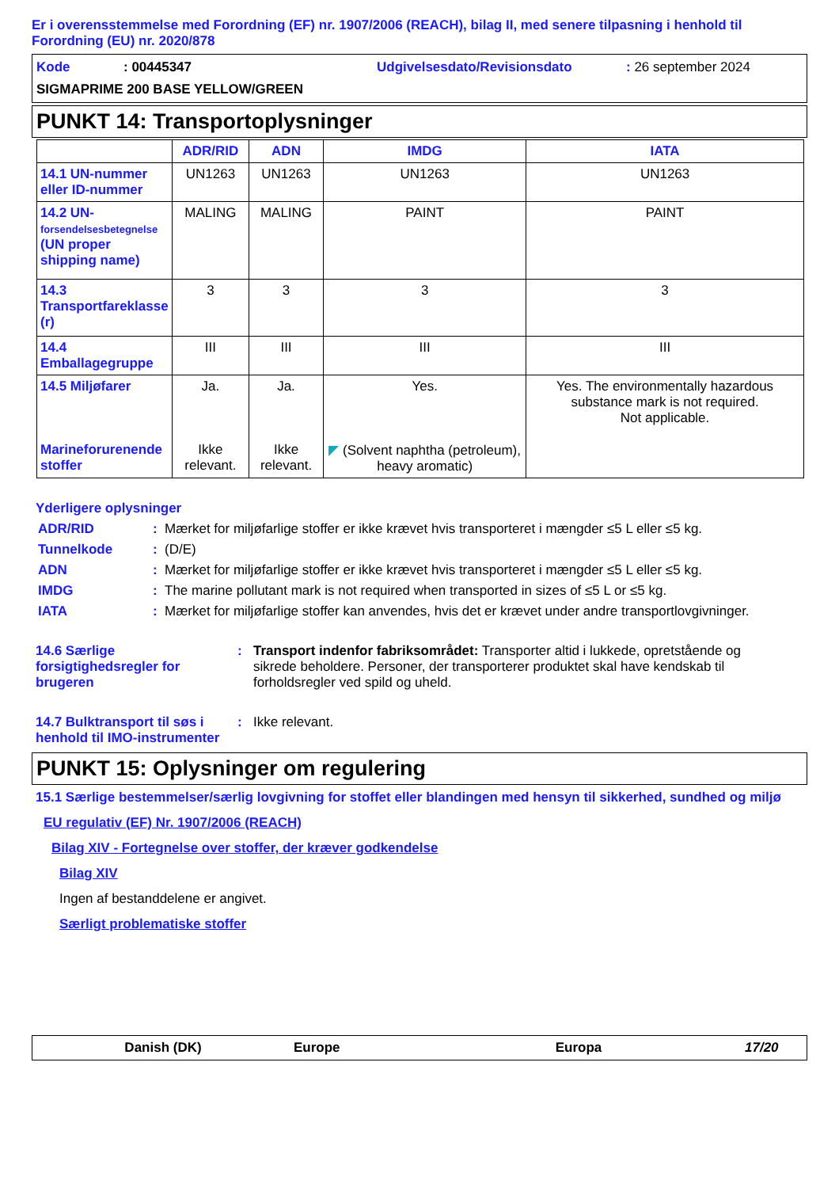Er i overensstemmelse med Forordning (EF) nr. 1907/2006 (REACH), bilag II, med senere tilpasning i henhold til Forordning (EU) nr. 2020/878
Kode: 00445347 Udgivelsesdato/Revisionsdato: 26 september 2024
SIGMAPRIME 200 BASE YELLOW/GREEN
PUNKT 14: Transportoplysninger
| | ADR/RID | ADN | IMDG | IATA |
| --- | --- | --- | --- | --- |
| 14.1 UN-nummer eller ID-nummer | UN1263 | UN1263 | UN1263 | UN1263 |
| 14.2 UN- forsendelsesbetegnelse (UN proper shipping name) | MALING | MALING | PAINT | PAINT |
| 14.3 Transportfareklasse (r) | 3 | 3 | 3 | 3 |
| 14.4 Emballagegruppe | III | III | III | III |
| 14.5 Miljøfarer Marineforurenende stoffer | Ja. Ikke relevant. | Ja. Ikke relevant. | Yes. ◤ (Solvent naphtha (petroleum), heavy aromatic) | Yes. The environmentally hazardous substance mark is not required. Not applicable. |
Yderligere oplysninger
ADR/RID: Mærket for miljøfarlige stoffer er ikke krævet hvis transporteret i mængder ≤5 L eller ≤5 kg.
Tunnelkode: (D/E)
ADN: Mærket for miljøfarlige stoffer er ikke krævet hvis transporteret i mængder ≤5 L eller ≤5 kg.
IMDG: The marine pollutant mark is not required when transported in sizes of ≤5 L or ≤5 kg.
IATA: Mærket for miljøfarlige stoffer kan anvendes, hvis det er krævet under andre transportlovgivninger.
14.6 Særlige forsigtighedsregler for brugeren: Transport indenfor fabriksområdet: Transporter altid i lukkede, opretstående og sikrede beholdere. Personer, der transporterer produktet skal have kendskab til forholdsregler ved spild og uheld.
14.7 Bulktransport til søs i henhold til IMO-instrumenter: Ikke relevant.
PUNKT 15: Oplysninger om regulering
15.1 Særlige bestemmelser/særlig lovgivning for stoffet eller blandingen med hensyn til sikkerhed, sundhed og miljø
EU regulativ (EF) Nr. 1907/2006 (REACH)
Bilag XIV - Fortegnelse over stoffer, der kræver godkendelse
Bilag XIV
Ingen af bestanddelene er angivet.
Særligt problematiske stoffer
Danish (DK) Europe Europa 17/20